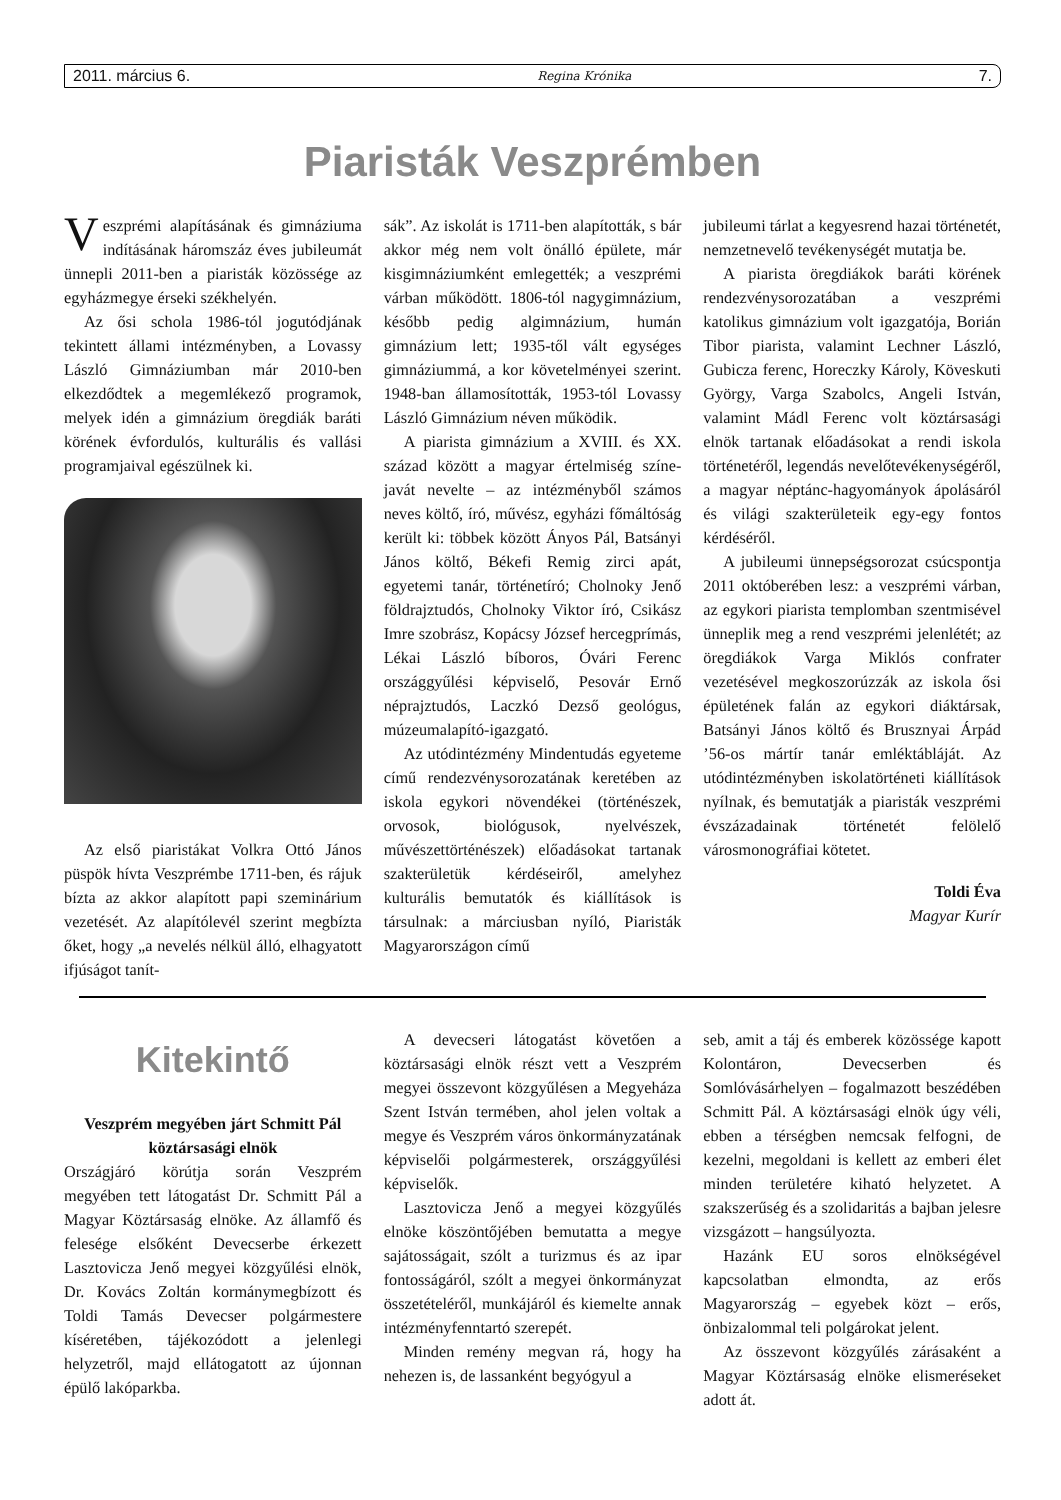2011. március 6. Regina Krónika 7.
Piaristák Veszprémben
Veszprémi alapításának és gimnáziuma indításának háromszáz éves jubileumát ünnepli 2011-ben a piaristák közössége az egyházmegye érseki székhelyén.
Az ősi schola 1986-tól jogutódjának tekintett állami intézményben, a Lovassy László Gimnáziumban már 2010-ben elkezdődtek a megemlékező programok, melyek idén a gimnázium öregdiák baráti körének évfordulós, kulturális és vallási programjaival egészülnek ki.
Az első piaristákat Volkra Ottó János püspök hívta Veszprémbe 1711-ben, és rájuk bízta az akkor alapított papi szeminárium vezetését. Az alapítólevél szerint megbízta őket, hogy „a nevelés nélkül álló, elhagyatott ifjúságot tanít-
sák”. Az iskolát is 1711-ben alapították, s bár akkor még nem volt önálló épülete, már kisgimnáziumként emlegették; a veszprémi várban működött. 1806-tól nagygimnázium, később pedig algimnázium, humán gimnázium lett; 1935-től vált egységes gimnáziummá, a kor követelményei szerint. 1948-ban államosították, 1953-tól Lovassy László Gimnázium néven működik.
A piarista gimnázium a XVIII. és XX. század között a magyar értelmiség színe-javát nevelte – az intézményből számos neves költő, író, művész, egyházi főmáltóság került ki: többek között Ányos Pál, Batsányi János költő, Békefi Remig zirci apát, egyetemi tanár, történetíró; Cholnoky Jenő földrajztudós, Cholnoky Viktor író, Csikász Imre szobrász, Kopácsy József hercegprímás, Lékai László bíboros, Óvári Ferenc országgyűlési képviselő, Pesovár Ernő néprajztudós, Laczkó Dezső geológus, múzeumalapító-igazgató.
Az utódintézmény Mindentudás egyeteme című rendezvénysorozatának keretében az iskola egykori növendékei (történészek, orvosok, biológusok, nyelvészek, művészettörténészek) előadásokat tartanak szakterületük kérdéseiről, amelyhez kulturális bemutatók és kiállítások is társulnak: a márciusban nyíló, Piaristák Magyarországon című
jubileumi tárlat a kegyesrend hazai történetét, nemzetnevelő tevékenységét mutatja be.
A piarista öregdiákok baráti körének rendezvénysorozatában a veszprémi katolikus gimnázium volt igazgatója, Borián Tibor piarista, valamint Lechner László, Gubicza ferenc, Horeczky Károly, Köveskuti György, Varga Szabolcs, Angeli István, valamint Mádl Ferenc volt köztársasági elnök tartanak előadásokat a rendi iskola történetéről, legendás nevelőtevékenységéről, a magyar néptánc-hagyományok ápolásáról és világi szakterületeik egy-egy fontos kérdéséről.
A jubileumi ünnepségsorozat csúcspontja 2011 októberében lesz: a veszprémi várban, az egykori piarista templomban szentmisével ünneplik meg a rend veszprémi jelenlétét; az öregdiákok Varga Miklós confrater vezetésével megkoszorúzzák az iskola ősi épületének falán az egykori diáktársak, Batsányi János költő és Brusznyai Árpád ’56-os mártír tanár emléktábláját. Az utódintézményben iskolatörténeti kiállítások nyílnak, és bemutatják a piaristák veszprémi évszázadainak történetét felölelő városmonográfiai kötetet.
Toldi Éva
Magyar Kurír
Kitekintő
Veszprém megyében járt Schmitt Pál köztársasági elnök
Országjáró körútja során Veszprém megyében tett látogatást Dr. Schmitt Pál a Magyar Köztársaság elnöke. Az államfő és felesége elsőként Devecserbe érkezett Lasztovicza Jenő megyei közgyűlési elnök, Dr. Kovács Zoltán kormánymegbízott és Toldi Tamás Devecser polgármestere kíséretében, tájékozódott a jelenlegi helyzetről, majd ellátogatott az újonnan épülő lakóparkba.
A devecseri látogatást követően a köztársasági elnök részt vett a Veszprém megyei összevont közgyűlésen a Megyeháza Szent István termében, ahol jelen voltak a megye és Veszprém város önkormányzatának képviselői polgármesterek, országgyűlési képviselők.
Lasztovicza Jenő a megyei közgyűlés elnöke köszöntőjében bemutatta a megye sajátosságait, szólt a turizmus és az ipar fontosságáról, szólt a megyei önkormányzat összetételéről, munkájáról és kiemelte annak intézményfenntartó szerepét.
Minden remény megvan rá, hogy ha nehezen is, de lassanként begyógyul a
seb, amit a táj és emberek közössége kapott Kolontáron, Devecserben és Somlóvásárhelyen – fogalmazott beszédében Schmitt Pál. A köztársasági elnök úgy véli, ebben a térségben nemcsak felfogni, de kezelni, megoldani is kellett az emberi élet minden területére kiható helyzetet. A szakszerűség és a szolidaritás a bajban jelesre vizsgázott – hangsúlyozta.
Hazánk EU soros elnökségével kapcsolatban elmondta, az erős Magyarország – egyebek közt – erős, önbizalommal teli polgárokat jelent.
Az összevont közgyűlés zárásaként a Magyar Köztársaság elnöke elismeréseket adott át.